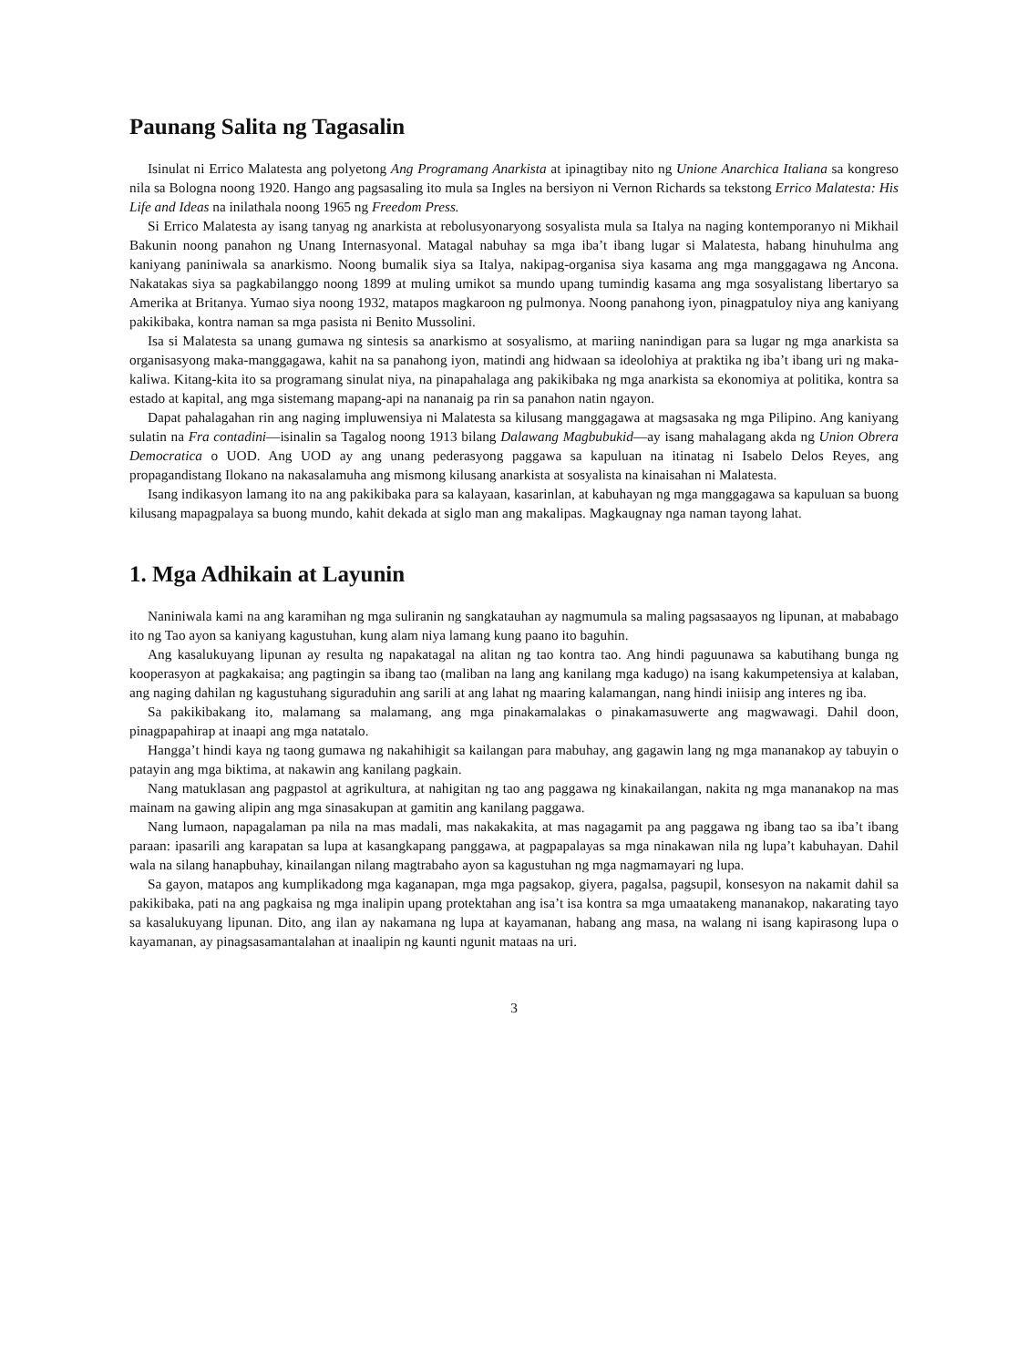Paunang Salita ng Tagasalin
Isinulat ni Errico Malatesta ang polyetong Ang Programang Anarkista at ipinagtibay nito ng Unione Anarchica Italiana sa kongreso nila sa Bologna noong 1920. Hango ang pagsasaling ito mula sa Ingles na bersiyon ni Vernon Richards sa tekstong Errico Malatesta: His Life and Ideas na inilathala noong 1965 ng Freedom Press.
Si Errico Malatesta ay isang tanyag ng anarkista at rebolusyonaryong sosyalista mula sa Italya na naging kontemporanyo ni Mikhail Bakunin noong panahon ng Unang Internasyonal. Matagal nabuhay sa mga iba’t ibang lugar si Malatesta, habang hinuhulma ang kaniyang paniniwala sa anarkismo. Noong bumalik siya sa Italya, nakipag-organisa siya kasama ang mga manggagawa ng Ancona. Nakatakas siya sa pagkabilanggo noong 1899 at muling umikot sa mundo upang tumindig kasama ang mga sosyalistang libertaryo sa Amerika at Britanya. Yumao siya noong 1932, matapos magkaroon ng pulmonya. Noong panahong iyon, pinagpatuloy niya ang kaniyang pakikibaka, kontra naman sa mga pasista ni Benito Mussolini.
Isa si Malatesta sa unang gumawa ng sintesis sa anarkismo at sosyalismo, at mariing nanindigan para sa lugar ng mga anarkista sa organisasyong maka-manggagawa, kahit na sa panahong iyon, matindi ang hidwaan sa ideolohiya at praktika ng iba’t ibang uri ng maka-kaliwa. Kitang-kita ito sa programang sinulat niya, na pinapahalaga ang pakikibaka ng mga anarkista sa ekonomiya at politika, kontra sa estado at kapital, ang mga sistemang mapang-api na nananaig pa rin sa panahon natin ngayon.
Dapat pahalagahan rin ang naging impluwensiya ni Malatesta sa kilusang manggagawa at magsasaka ng mga Pilipino. Ang kaniyang sulatin na Fra contadini—isinalin sa Tagalog noong 1913 bilang Dalawang Magbubukid—ay isang mahalagang akda ng Union Obrera Democratica o UOD. Ang UOD ay ang unang pederasyong paggawa sa kapuluan na itinatag ni Isabelo Delos Reyes, ang propagandistang Ilokano na nakasalamuha ang mismong kilusang anarkista at sosyalista na kinaisahan ni Malatesta.
Isang indikasyon lamang ito na ang pakikibaka para sa kalayaan, kasarinlan, at kabuhayan ng mga manggagawa sa kapuluan sa buong kilusang mapagpalaya sa buong mundo, kahit dekada at siglo man ang makalipas. Magkaugnay nga naman tayong lahat.
1. Mga Adhikain at Layunin
Naniniwala kami na ang karamihan ng mga suliranin ng sangkatauhan ay nagmumula sa maling pagsasaayos ng lipunan, at mababago ito ng Tao ayon sa kaniyang kagustuhan, kung alam niya lamang kung paano ito baguhin.
Ang kasalukuyang lipunan ay resulta ng napakatagal na alitan ng tao kontra tao. Ang hindi paguunawa sa kabutihang bunga ng kooperasyon at pagkakaisa; ang pagtingin sa ibang tao (maliban na lang ang kanilang mga kadugo) na isang kakumpetensiya at kalaban, ang naging dahilan ng kagustuhang siguraduhin ang sarili at ang lahat ng maaring kalamangan, nang hindi iniisip ang interes ng iba.
Sa pakikibakang ito, malamang sa malamang, ang mga pinakamalakas o pinakamasuwerte ang magwawagi. Dahil doon, pinagpapahirap at inaapi ang mga natatalo.
Hangga’t hindi kaya ng taong gumawa ng nakahihigit sa kailangan para mabuhay, ang gagawin lang ng mga mananakop ay tabuyin o patayin ang mga biktima, at nakawin ang kanilang pagkain.
Nang matuklasan ang pagpastol at agrikultura, at nahigitan ng tao ang paggawa ng kinakailangan, nakita ng mga mananakop na mas mainam na gawing alipin ang mga sinasakupan at gamitin ang kanilang paggawa.
Nang lumaon, napagalaman pa nila na mas madali, mas nakakakita, at mas nagagamit pa ang paggawa ng ibang tao sa iba’t ibang paraan: ipasarili ang karapatan sa lupa at kasangkapang panggawa, at pagpapalayas sa mga ninakawan nila ng lupa’t kabuhayan. Dahil wala na silang hanapbuhay, kinailangan nilang magtrabaho ayon sa kagustuhan ng mga nagmamayari ng lupa.
Sa gayon, matapos ang kumplikadong mga kaganapan, mga mga pagsakop, giyera, pagalsa, pagsupil, konsesyon na nakamit dahil sa pakikibaka, pati na ang pagkaisa ng mga inalipin upang protektahan ang isa’t isa kontra sa mga umaatakeng mananakop, nakarating tayo sa kasalukuyang lipunan. Dito, ang ilan ay nakamana ng lupa at kayamanan, habang ang masa, na walang ni isang kapirasong lupa o kayamanan, ay pinagsasamantalahan at inaalipin ng kaunti ngunit mataas na uri.
3